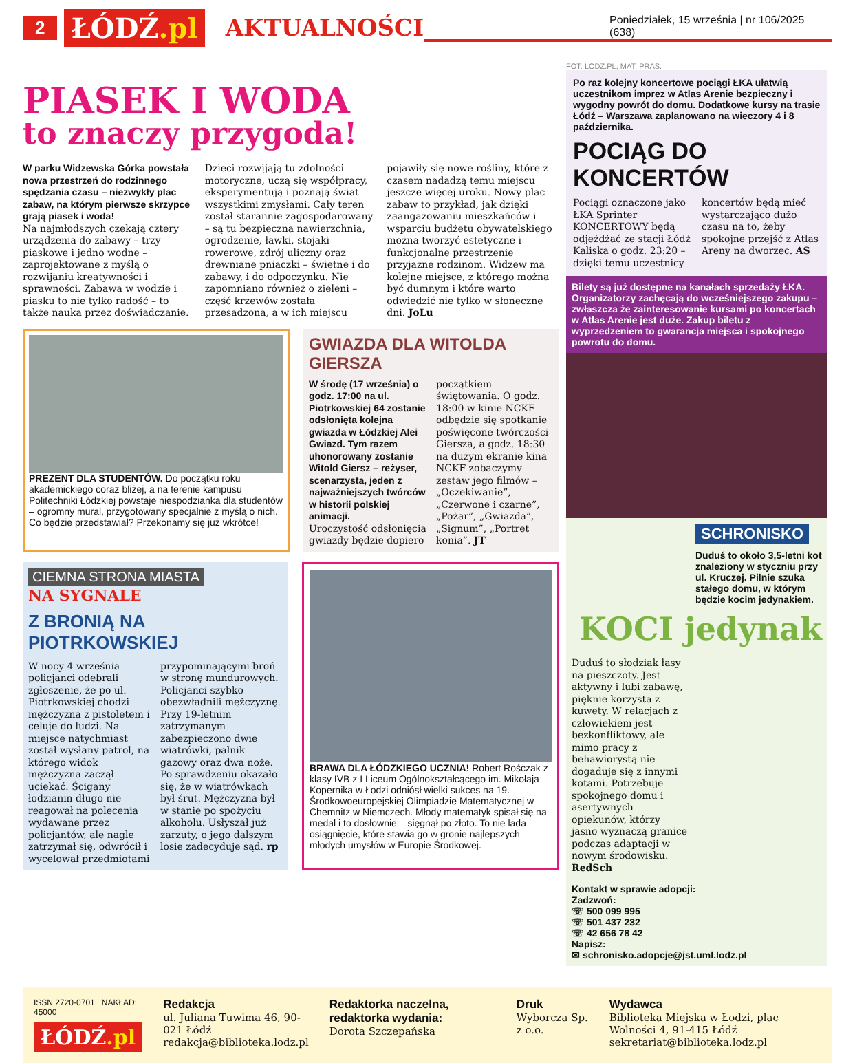2 ŁÓDŹ.pl AKTUALNOŚCI Poniedziałek, 15 września | nr 106/2025 (638)
PIASEK I WODA
to znaczy przygoda!
W parku Widzewska Górka powstała nowa przestrzeń do rodzinnego spędzania czasu – niezwykły plac zabaw, na którym pierwsze skrzypce grają piasek i woda!
Na najmłodszych czekają cztery urządzenia do zabawy – trzy piaskowe i jedno wodne – zaprojektowane z myślą o rozwijaniu kreatywności i sprawności. Zabawa w wodzie i piasku to nie tylko radość – to także nauka przez doświadczanie. Dzieci rozwijają tu zdolności motoryczne, uczą się współpracy, eksperymentują i poznają świat wszystkimi zmysłami. Cały teren został starannie zagospodarowany – są tu bezpieczna nawierzchnia, ogrodzenie, ławki, stojaki rowerowe, zdrój uliczny oraz drewniane pniaczki – świetne i do zabawy, i do odpoczynku. Nie zapomniano również o zieleni – część krzewów została przesadzona, a w ich miejscu pojawiły się nowe rośliny, które z czasem nadadzą temu miejscu jeszcze więcej uroku. Nowy plac zabaw to przykład, jak dzięki zaangażowaniu mieszkańców i wsparciu budżetu obywatelskiego można tworzyć estetyczne i funkcjonalne przestrzenie przyjazne rodzinom. Widzew ma kolejne miejsce, z którego można być dumnym i które warto odwiedzić nie tylko w słoneczne dni. JoLu
PREZENT DLA STUDENTÓW. Do początku roku akademickiego coraz bliżej, a na terenie kampusu Politechniki Łódzkiej powstaje niespodzianka dla studentów – ogromny mural, przygotowany specjalnie z myślą o nich. Co będzie przedstawiał? Przekonamy się już wkrótce!
GWIAZDA DLA WITOLDA GIERSZA
W środę (17 września) o godz. 17:00 na ul. Piotrkowskiej 64 zostanie odsłonięta kolejna gwiazda w Łódzkiej Alei Gwiazd. Tym razem uhonorowany zostanie Witold Giersz – reżyser, scenarzysta, jeden z najważniejszych twórców w historii polskiej animacji.
Uroczystość odsłonięcia gwiazdy będzie dopiero początkiem świętowania. O godz. 18:00 w kinie NCKF odbędzie się spotkanie poświęcone twórczości Giersza, a godz. 18:30 na dużym ekranie kina NCKF zobaczymy zestaw jego filmów – „Oczekiwanie”, „Czerwone i czarne”, „Pożar”, „Gwiazda”, „Signum”, „Portret konia”. JT
CIEMNA STRONA MIASTA
NA SYGNALE
Z BRONIĄ NA PIOTRKOWSKIEJ
W nocy 4 września policjanci odebrali zgłoszenie, że po ul. Piotrkowskiej chodzi mężczyzna z pistoletem i celuje do ludzi. Na miejsce natychmiast został wysłany patrol, na którego widok mężczyzna zaczął uciekać. Ścigany łodzianin długo nie reagował na polecenia wydawane przez policjantów, ale nagle zatrzymał się, odwrócił i wycelował przedmiotami przypominającymi broń w stronę mundurowych. Policjanci szybko obezwładnili mężczyznę. Przy 19-letnim zatrzymanym zabezpieczono dwie wiatrówki, palnik gazowy oraz dwa noże. Po sprawdzeniu okazało się, że w wiatrówkach był śrut. Mężczyzna był w stanie po spożyciu alkoholu. Usłyszał już zarzuty, o jego dalszym losie zadecyduje sąd. rp
BRAWA DLA ŁÓDZKIEGO UCZNIA! Robert Rośczak z klasy IVB z I Liceum Ogólnokształcącego im. Mikołaja Kopernika w Łodzi odniósł wielki sukces na 19. Środkowoeuropejskiej Olimpiadzie Matematycznej w Chemnitz w Niemczech. Młody matematyk spisał się na medal i to dosłownie – sięgnął po złoto. To nie lada osiągnięcie, które stawia go w gronie najlepszych młodych umysłów w Europie Środkowej.
FOT. LODZ.PL, MAT. PRAS.
Po raz kolejny koncertowe pociągi ŁKA ułatwią uczestnikom imprez w Atlas Arenie bezpieczny i wygodny powrót do domu. Dodatkowe kursy na trasie Łódź – Warszawa zaplanowano na wieczory 4 i 8 października.
POCIĄG DO KONCERTÓW
Pociągi oznaczone jako ŁKA Sprinter KONCERTOWY będą odjeżdżać ze stacji Łódź Kaliska o godz. 23:20 – dzięki temu uczestnicy koncertów będą mieć wystarczająco dużo czasu na to, żeby spokojne przejść z Atlas Areny na dworzec. AS
Bilety są już dostępne na kanałach sprzedaży ŁKA. Organizatorzy zachęcają do wcześniejszego zakupu – zwłaszcza że zainteresowanie kursami po koncertach w Atlas Arenie jest duże. Zakup biletu z wyprzedzeniem to gwarancja miejsca i spokojnego powrotu do domu.
SCHRONISKO
Duduś to około 3,5-letni kot znaleziony w styczniu przy ul. Kruczej. Pilnie szuka stałego domu, w którym będzie kocim jedynakiem.
KOCI jedynak
Duduś to słodziak łasy na pieszczoty. Jest aktywny i lubi zabawę, pięknie korzysta z kuwety. W relacjach z człowiekiem jest bezkonfliktowy, ale mimo pracy z behawiorystą nie dogaduje się z innymi kotami. Potrzebuje spokojnego domu i asertywnych opiekunów, którzy jasno wyznaczą granice podczas adaptacji w nowym środowisku. RedSch
Kontakt w sprawie adopcji:
Zadzwoń:
☏ 500 099 995
☏ 501 437 232
☏ 42 656 78 42
Napisz:
✉ schronisko.adopcje@jst.uml.lodz.pl
ISSN 2720-0701 NAKŁAD: 45000
ŁÓDŹ.pl
Redakcja
ul. Juliana Tuwima 46, 90-021 Łódź
redakcja@biblioteka.lodz.pl
Redaktorka naczelna, redaktorka wydania:
Dorota Szczepańska
Druk
Wyborcza Sp. z o.o.
Wydawca
Biblioteka Miejska w Łodzi, plac Wolności 4, 91-415 Łódź
sekretariat@biblioteka.lodz.pl